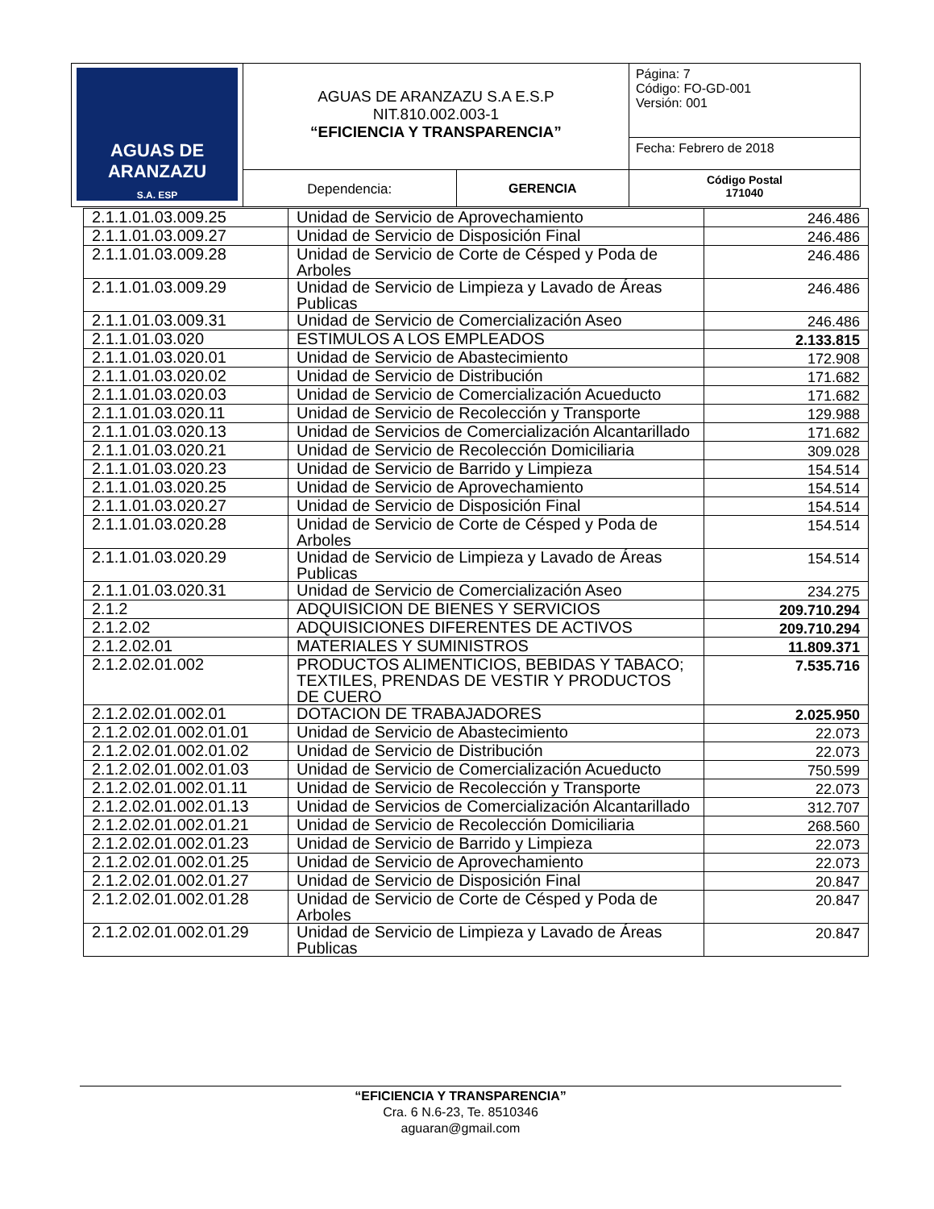| AGUAS DE ARANZAZU S.A. ESP | AGUAS DE ARANZAZU S.A E.S.P NIT.810.002.003-1 “EFICIENCIA Y TRANSPARENCIA” | | Página: 7 Código: FO-GD-001 Versión: 001 |
| | | | Fecha: Febrero de 2018 |
| | Dependencia: | GERENCIA | Código Postal 171040 |
| 2.1.1.01.03.009.25 | Unidad de Servicio de Aprovechamiento | 246.486 |
| 2.1.1.01.03.009.27 | Unidad de Servicio de Disposición Final | 246.486 |
| 2.1.1.01.03.009.28 | Unidad de Servicio de Corte de Césped y Poda de Arboles | 246.486 |
| 2.1.1.01.03.009.29 | Unidad de Servicio de Limpieza y Lavado de Áreas Publicas | 246.486 |
| 2.1.1.01.03.009.31 | Unidad de Servicio de Comercialización Aseo | 246.486 |
| 2.1.1.01.03.020 | ESTIMULOS A LOS EMPLEADOS | 2.133.815 |
| 2.1.1.01.03.020.01 | Unidad de Servicio de Abastecimiento | 172.908 |
| 2.1.1.01.03.020.02 | Unidad de Servicio de Distribución | 171.682 |
| 2.1.1.01.03.020.03 | Unidad de Servicio de Comercialización Acueducto | 171.682 |
| 2.1.1.01.03.020.11 | Unidad de Servicio de Recolección y Transporte | 129.988 |
| 2.1.1.01.03.020.13 | Unidad de Servicios de Comercialización Alcantarillado | 171.682 |
| 2.1.1.01.03.020.21 | Unidad de Servicio de Recolección Domiciliaria | 309.028 |
| 2.1.1.01.03.020.23 | Unidad de Servicio de Barrido y Limpieza | 154.514 |
| 2.1.1.01.03.020.25 | Unidad de Servicio de Aprovechamiento | 154.514 |
| 2.1.1.01.03.020.27 | Unidad de Servicio de Disposición Final | 154.514 |
| 2.1.1.01.03.020.28 | Unidad de Servicio de Corte de Césped y Poda de Arboles | 154.514 |
| 2.1.1.01.03.020.29 | Unidad de Servicio de Limpieza y Lavado de Áreas Publicas | 154.514 |
| 2.1.1.01.03.020.31 | Unidad de Servicio de Comercialización Aseo | 234.275 |
| 2.1.2 | ADQUISICION DE BIENES Y SERVICIOS | 209.710.294 |
| 2.1.2.02 | ADQUISICIONES DIFERENTES DE ACTIVOS | 209.710.294 |
| 2.1.2.02.01 | MATERIALES Y SUMINISTROS | 11.809.371 |
| 2.1.2.02.01.002 | PRODUCTOS ALIMENTICIOS, BEBIDAS Y TABACO; TEXTILES, PRENDAS DE VESTIR Y PRODUCTOS DE CUERO | 7.535.716 |
| 2.1.2.02.01.002.01 | DOTACION DE TRABAJADORES | 2.025.950 |
| 2.1.2.02.01.002.01.01 | Unidad de Servicio de Abastecimiento | 22.073 |
| 2.1.2.02.01.002.01.02 | Unidad de Servicio de Distribución | 22.073 |
| 2.1.2.02.01.002.01.03 | Unidad de Servicio de Comercialización Acueducto | 750.599 |
| 2.1.2.02.01.002.01.11 | Unidad de Servicio de Recolección y Transporte | 22.073 |
| 2.1.2.02.01.002.01.13 | Unidad de Servicios de Comercialización Alcantarillado | 312.707 |
| 2.1.2.02.01.002.01.21 | Unidad de Servicio de Recolección Domiciliaria | 268.560 |
| 2.1.2.02.01.002.01.23 | Unidad de Servicio de Barrido y Limpieza | 22.073 |
| 2.1.2.02.01.002.01.25 | Unidad de Servicio de Aprovechamiento | 22.073 |
| 2.1.2.02.01.002.01.27 | Unidad de Servicio de Disposición Final | 20.847 |
| 2.1.2.02.01.002.01.28 | Unidad de Servicio de Corte de Césped y Poda de Arboles | 20.847 |
| 2.1.2.02.01.002.01.29 | Unidad de Servicio de Limpieza y Lavado de Áreas Publicas | 20.847 |
“EFICIENCIA Y TRANSPARENCIA”
Cra. 6 N.6-23, Te. 8510346
aguaran@gmail.com